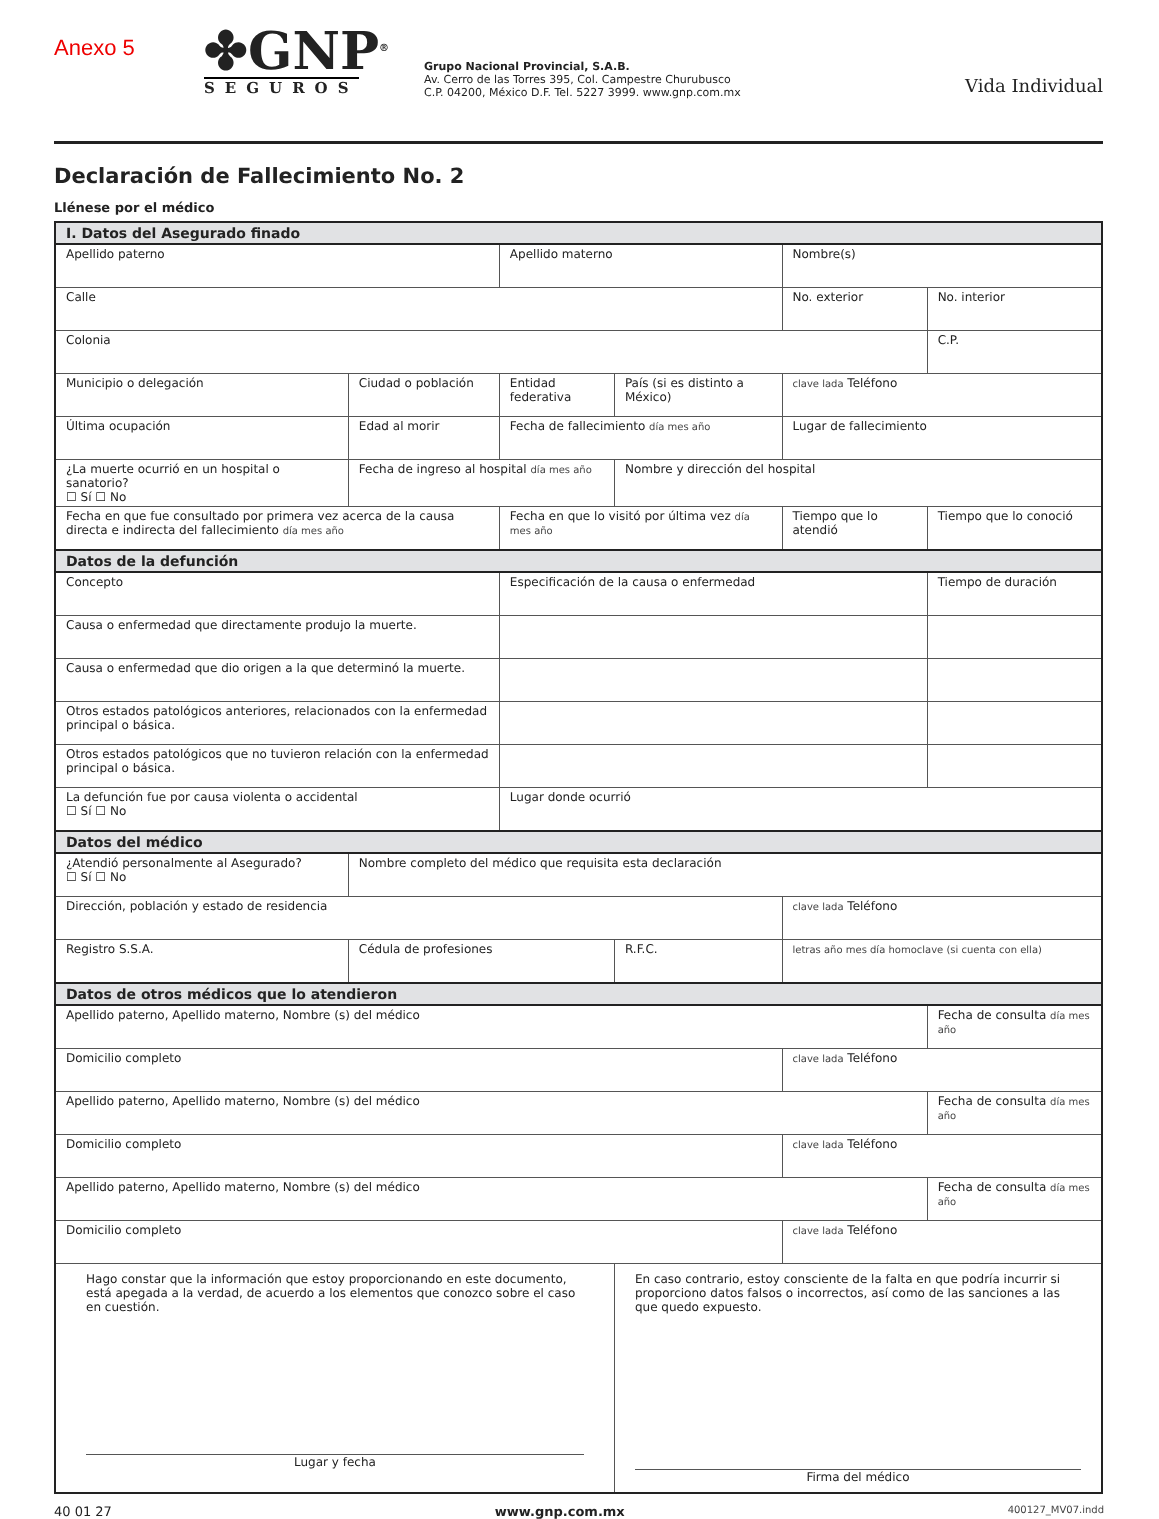Anexo 5
✤GNP<sup>®</sup>
SEGUROS
Grupo Nacional Provincial, S.A.B.
Av. Cerro de las Torres 395, Col. Campestre Churubusco
C.P. 04200, México D.F. Tel. 5227 3999. www.gnp.com.mx
Vida Individual
Declaración de Fallecimiento No. 2
Llénese por el médico
| I. Datos del Asegurado finado | | | | | |
| Apellido paterno | | Apellido materno | | Nombre(s) | |
| Calle | | | | No. exterior | No. interior |
| Colonia | | | | | C.P. |
| Municipio o delegación | Ciudad o población | Entidad federativa | País (si es distinto a México) | clave lada Teléfono | |
| Última ocupación | Edad al morir | Fecha de fallecimiento día mes año | | Lugar de fallecimiento | |
| ¿La muerte ocurrió en un hospital o sanatorio? ☐ Sí ☐ No | Fecha de ingreso al hospital día mes año | | Nombre y dirección del hospital | | |
| Fecha en que fue consultado por primera vez acerca de la causa directa e indirecta del fallecimiento día mes año | | Fecha en que lo visitó por última vez día mes año | | Tiempo que lo atendió | Tiempo que lo conoció |
| Datos de la defunción | | | | | |
| Concepto | | Especificación de la causa o enfermedad | | | Tiempo de duración |
| Causa o enfermedad que directamente produjo la muerte. | | | | | |
| Causa o enfermedad que dio origen a la que determinó la muerte. | | | | | |
| Otros estados patológicos anteriores, relacionados con la enfermedad principal o básica. | | | | | |
| Otros estados patológicos que no tuvieron relación con la enfermedad principal o básica. | | | | | |
| La defunción fue por causa violenta o accidental ☐ Sí ☐ No | | Lugar donde ocurrió | | | |
| Datos del médico | | | | | |
| ¿Atendió personalmente al Asegurado? ☐ Sí ☐ No | Nombre completo del médico que requisita esta declaración | | | | |
| Dirección, población y estado de residencia | | | | clave lada Teléfono | |
| Registro S.S.A. | Cédula de profesiones | | R.F.C. | letras año mes día homoclave (si cuenta con ella) | |
| Datos de otros médicos que lo atendieron | | | | | |
| Apellido paterno, Apellido materno, Nombre (s) del médico | | | | | Fecha de consulta día mes año |
| Domicilio completo | | | | clave lada Teléfono | |
| Apellido paterno, Apellido materno, Nombre (s) del médico | | | | | Fecha de consulta día mes año |
| Domicilio completo | | | | clave lada Teléfono | |
| Apellido paterno, Apellido materno, Nombre (s) del médico | | | | | Fecha de consulta día mes año |
| Domicilio completo | | | | clave lada Teléfono | |
| Hago constar que la información que estoy proporcionando en este documento, está apegada a la verdad, de acuerdo a los elementos que conozco sobre el caso en cuestión. Lugar y fecha | | | En caso contrario, estoy consciente de la falta en que podría incurrir si proporciono datos falsos o incorrectos, así como de las sanciones a las que quedo expuesto. Firma del médico | | |
40 01 27 www.gnp.com.mx 400127_MV07.indd